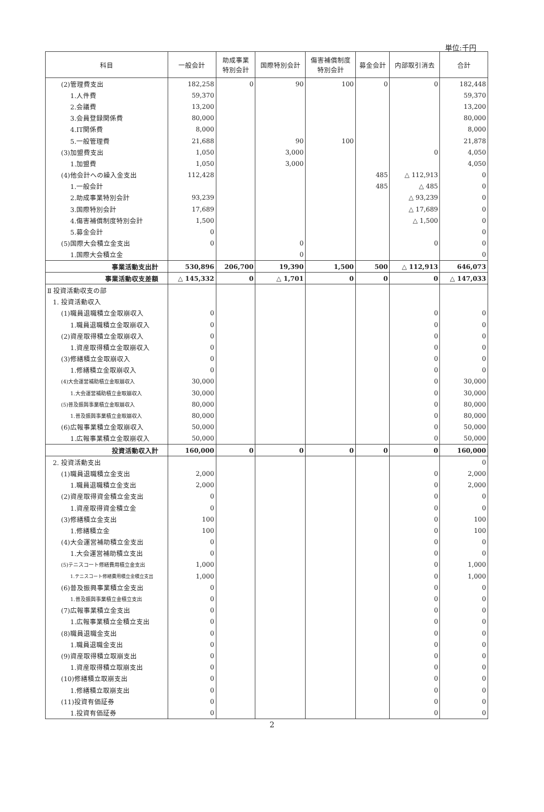単位:千円
| 科目 | 一般会計 | 助成事業 特別会計 | 国際特別会計 | 傷害補償制度 特別会計 | 募金会計 | 内部取引消去 | 合計 |
| --- | --- | --- | --- | --- | --- | --- | --- |
| (2)管理費支出 | 182,258 | 0 | 90 | 100 | 0 | 0 | 182,448 |
| 1.人件費 | 59,370 | | | | | | 59,370 |
| 2.会議費 | 13,200 | | | | | | 13,200 |
| 3.会員登録関係費 | 80,000 | | | | | | 80,000 |
| 4.IT関係費 | 8,000 | | | | | | 8,000 |
| 5.一般管理費 | 21,688 | | 90 | 100 | | | 21,878 |
| (3)加盟費支出 | 1,050 | | 3,000 | | | 0 | 4,050 |
| 1.加盟費 | 1,050 | | 3,000 | | | | 4,050 |
| (4)他会計への繰入金支出 | 112,428 | | | | 485 | △ 112,913 | 0 |
| 1.一般会計 | | | | | 485 | △ 485 | 0 |
| 2.助成事業特別会計 | 93,239 | | | | | △ 93,239 | 0 |
| 3.国際特別会計 | 17,689 | | | | | △ 17,689 | 0 |
| 4.傷害補償制度特別会計 | 1,500 | | | | | △ 1,500 | 0 |
| 5.募金会計 | 0 | | | | | | 0 |
| (5)国際大会積立金支出 | 0 | | 0 | | | 0 | 0 |
| 1.国際大会積立金 | | | 0 | | | | 0 |
| 事業活動支出計 | 530,896 | 206,700 | 19,390 | 1,500 | 500 | △ 112,913 | 646,073 |
| 事業活動収支差額 | △ 145,332 | 0 | △ 1,701 | 0 | 0 | 0 | △ 147,033 |
| Ⅱ 投資活動収支の部 | | | | | | | |
| 1. 投資活動収入 | | | | | | | |
| (1)職員退職積立金取崩収入 | 0 | | | | | 0 | 0 |
| 1.職員退職積立金取崩収入 | 0 | | | | | 0 | 0 |
| (2)資産取得積立金取崩収入 | 0 | | | | | 0 | 0 |
| 1.資産取得積立金取崩収入 | 0 | | | | | 0 | 0 |
| (3)修繕積立金取崩収入 | 0 | | | | | 0 | 0 |
| 1.修繕積立金取崩収入 | 0 | | | | | 0 | 0 |
| (4)大会運営補助積立金取崩収入 | 30,000 | | | | | 0 | 30,000 |
| 1.大会運営補助積立金取崩収入 | 30,000 | | | | | 0 | 30,000 |
| (5)普及振興事業積立金取崩収入 | 80,000 | | | | | 0 | 80,000 |
| 1.普及振興事業積立金取崩収入 | 80,000 | | | | | 0 | 80,000 |
| (6)広報事業積立金取崩収入 | 50,000 | | | | | 0 | 50,000 |
| 1.広報事業積立金取崩収入 | 50,000 | | | | | 0 | 50,000 |
| 投資活動収入計 | 160,000 | 0 | 0 | 0 | 0 | 0 | 160,000 |
| 2. 投資活動支出 | | | | | | | 0 |
| (1)職員退職積立金支出 | 2,000 | | | | | 0 | 2,000 |
| 1.職員退職積立金支出 | 2,000 | | | | | 0 | 2,000 |
| (2)資産取得資金積立金支出 | 0 | | | | | 0 | 0 |
| 1.資産取得資金積立金 | 0 | | | | | 0 | 0 |
| (3)修繕積立金支出 | 100 | | | | | 0 | 100 |
| 1.修繕積立金 | 100 | | | | | 0 | 100 |
| (4)大会運営補助積立金支出 | 0 | | | | | 0 | 0 |
| 1.大会運営補助積立支出 | 0 | | | | | 0 | 0 |
| (5)テニスコート修繕費用積立金支出 | 1,000 | | | | | 0 | 1,000 |
| 1.テニスコート修繕費用積立金積立支出 | 1,000 | | | | | 0 | 1,000 |
| (6)普及振興事業積立金支出 | 0 | | | | | 0 | 0 |
| 1.普及振興事業積立金積立支出 | 0 | | | | | 0 | 0 |
| (7)広報事業積立金支出 | 0 | | | | | 0 | 0 |
| 1.広報事業積立金積立支出 | 0 | | | | | 0 | 0 |
| (8)職員退職金支出 | 0 | | | | | 0 | 0 |
| 1.職員退職金支出 | 0 | | | | | 0 | 0 |
| (9)資産取得積立取崩支出 | 0 | | | | | 0 | 0 |
| 1.資産取得積立取崩支出 | 0 | | | | | 0 | 0 |
| (10)修繕積立取崩支出 | 0 | | | | | 0 | 0 |
| 1.修繕積立取崩支出 | 0 | | | | | 0 | 0 |
| (11)投資有価証券 | 0 | | | | | 0 | 0 |
| 1.投資有価証券 | 0 | | | | | 0 | 0 |
2